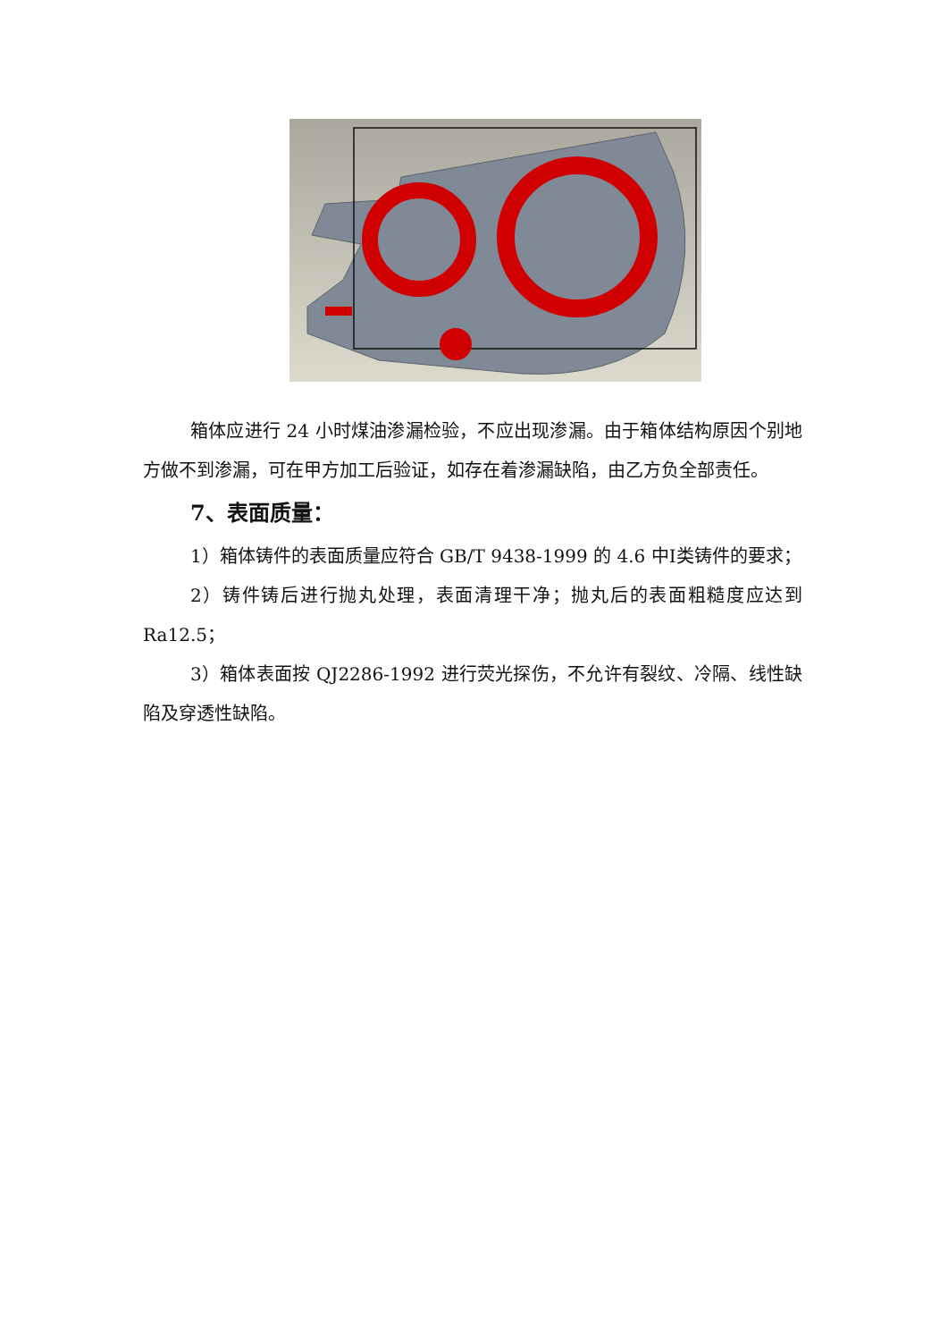箱体应进行 24 小时煤油渗漏检验，不应出现渗漏。由于箱体结构原因个别地方做不到渗漏，可在甲方加工后验证，如存在着渗漏缺陷，由乙方负全部责任。
7、表面质量：
1）箱体铸件的表面质量应符合 GB/T 9438-1999 的 4.6 中Ⅰ类铸件的要求；
2）铸件铸后进行抛丸处理，表面清理干净；抛丸后的表面粗糙度应达到 Ra12.5；
3）箱体表面按 QJ2286-1992 进行荧光探伤，不允许有裂纹、冷隔、线性缺陷及穿透性缺陷。